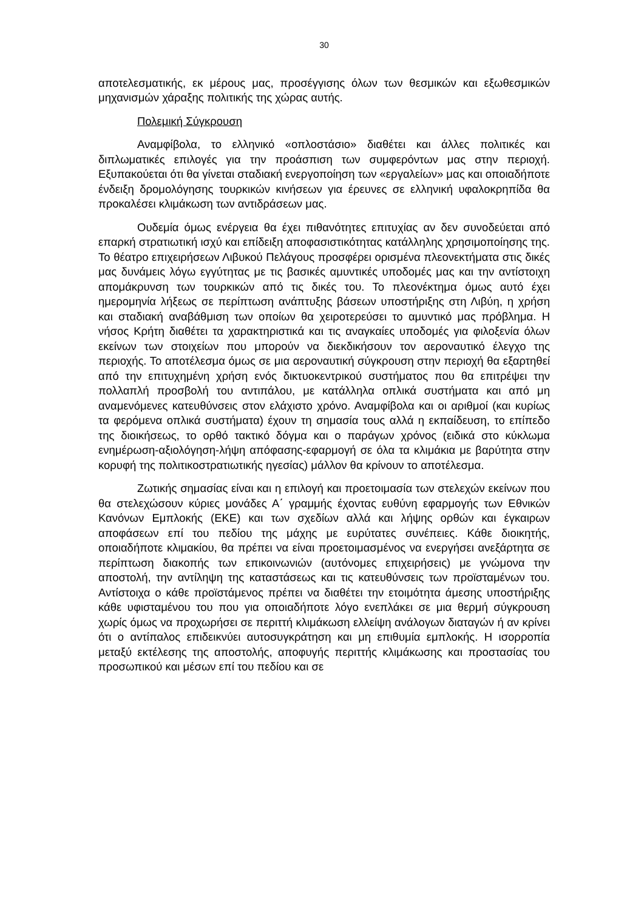30
αποτελεσματικής, εκ μέρους μας, προσέγγισης όλων των θεσμικών και εξωθε­σμικών μηχανισμών χάραξης πολιτικής της χώρας αυτής.
Πολεμική Σύγκρουση
Αναμφίβολα, το ελληνικό «οπλοστάσιο» διαθέτει και άλλες πολιτικές και διπλωματικές επιλογές για την προάσπιση των συμφερόντων μας στην πε­ριοχή. Εξυπακούεται ότι θα γίνεται σταδιακή ενεργοποίηση των «εργαλείων» μας και οποιαδήποτε ένδειξη δρομολόγησης τουρκικών κινήσεων για έρευνες σε ελληνική υφαλοκρηπίδα θα προκαλέσει κλιμάκωση των αντιδράσεων μας.
Ουδεμία όμως ενέργεια θα έχει πιθανότητες επιτυχίας αν δεν συνοδεύε­ται από επαρκή στρατιωτική ισχύ και επίδειξη αποφασιστικότητας κατάλληλης χρησιμοποίησης της. Το θέατρο επιχειρήσεων Λιβυκού Πελάγους προσφέρει ορισμένα πλεονεκτήματα στις δικές μας δυνάμεις λόγω εγγύτητας με τις βασι­κές αμυντικές υποδομές μας και την αντίστοιχη απομάκρυνση των τουρκικών από τις δικές του. Το πλεονέκτημα όμως αυτό έχει ημερομηνία λήξεως σε πε­ρίπτωση ανάπτυξης βάσεων υποστήριξης στη Λιβύη, η χρήση και σταδιακή α­ναβάθμιση των οποίων θα χειροτερεύσει το αμυντικό μας πρόβλημα. Η νήσος Κρήτη διαθέτει τα χαρακτηριστικά και τις αναγκαίες υποδομές για φιλοξενία ό­λων εκείνων των στοιχείων που μπορούν να διεκδικήσουν τον αεροναυτικό έ­λεγχο της περιοχής. Το αποτέλεσμα όμως σε μια αεροναυτική σύγκρουση στην περιοχή θα εξαρτηθεί από την επιτυχημένη χρήση ενός δικτυοκεντρικού συστή­ματος που θα επιτρέψει την πολλαπλή προσβολή του αντιπάλου, με κατάλληλα οπλικά συστήματα και από μη αναμενόμενες κατευθύνσεις στον ελάχιστο χρόνο. Αναμφίβολα και οι αριθμοί (και κυρίως τα φερόμενα οπλικά συστήματα) έχουν τη σημασία τους αλλά η εκπαίδευση, το επίπεδο της διοικήσεως, το ορθό τακτικό δόγμα και ο παράγων χρόνος (ειδικά στο κύκλωμα ενημέρωση-αξιολό­γηση-λήψη απόφασης-εφαρμογή σε όλα τα κλιμάκια με βαρύτητα στην κορυφή της πολιτικοστρατιωτικής ηγεσίας) μάλλον θα κρίνουν το αποτέλεσμα.
Ζωτικής σημασίας είναι και η επιλογή και προετοιμασία των στελεχών εκείνων που θα στελεχώσουν κύριες μονάδες Α΄ γραμμής έχοντας ευθύνη ε­φαρμογής των Εθνικών Κανόνων Εμπλοκής (ΕΚΕ) και των σχεδίων αλλά και λήψης ορθών και έγκαιρων αποφάσεων επί του πεδίου της μάχης με ευρύτατες συνέπειες. Κάθε διοικητής, οποιαδήποτε κλιμακίου, θα πρέπει να είναι προε­τοιμασμένος να ενεργήσει ανεξάρτητα σε περίπτωση διακοπής των επικοινω­νιών (αυτόνομες επιχειρήσεις) με γνώμονα την αποστολή, την αντίληψη της κα­ταστάσεως και τις κατευθύνσεις των προϊσταμένων του. Αντίστοιχα ο κάθε προϊστάμενος πρέπει να διαθέτει την ετοιμότητα άμεσης υποστήριξης κάθε υ­φισταμένου του που για οποιαδήποτε λόγο ενεπλάκει σε μια θερμή σύγκρουση χωρίς όμως να προχωρήσει σε περιττή κλιμάκωση ελλείψη ανάλογων διατα­γών ή αν κρίνει ότι ο αντίπαλος επιδεικνύει αυτοσυγκράτηση και μη επιθυμία εμπλοκής. Η ισορροπία μεταξύ εκτέλεσης της αποστολής, αποφυγής περιττής κλιμάκωσης και προστασίας του προσωπικού και μέσων επί του πεδίου και σε